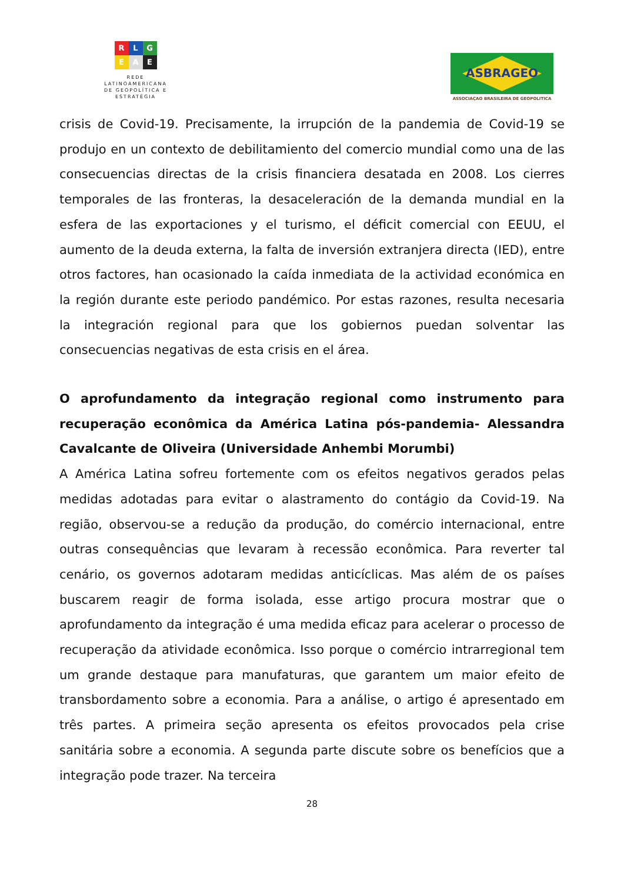R L G
E A E
REDE LATINOAMERICANA DE GEOPOLÍTICA E ESTRATÉGIA
ASBRAGEO
ASSOCIAÇAO BRASILEIRA DE GEOPOLITICA
crisis de Covid-19. Precisamente, la irrupción de la pandemia de Covid-19 se produjo en un contexto de debilitamiento del comercio mundial como una de las consecuencias directas de la crisis financiera desatada en 2008. Los cierres temporales de las fronteras, la desaceleración de la demanda mundial en la esfera de las exportaciones y el turismo, el déficit comercial con EEUU, el aumento de la deuda externa, la falta de inversión extranjera directa (IED), entre otros factores, han ocasionado la caída inmediata de la actividad económica en la región durante este periodo pandémico. Por estas razones, resulta necesaria la integración regional para que los gobiernos puedan solventar las consecuencias negativas de esta crisis en el área.
O aprofundamento da integração regional como instrumento para recuperação econômica da América Latina pós-pandemia- Alessandra Cavalcante de Oliveira (Universidade Anhembi Morumbi)
A América Latina sofreu fortemente com os efeitos negativos gerados pelas medidas adotadas para evitar o alastramento do contágio da Covid-19. Na região, observou-se a redução da produção, do comércio internacional, entre outras consequências que levaram à recessão econômica. Para reverter tal cenário, os governos adotaram medidas anticíclicas. Mas além de os países buscarem reagir de forma isolada, esse artigo procura mostrar que o aprofundamento da integração é uma medida eficaz para acelerar o processo de recuperação da atividade econômica. Isso porque o comércio intrarregional tem um grande destaque para manufaturas, que garantem um maior efeito de transbordamento sobre a economia. Para a análise, o artigo é apresentado em três partes. A primeira seção apresenta os efeitos provocados pela crise sanitária sobre a economia. A segunda parte discute sobre os benefícios que a integração pode trazer. Na terceira
28